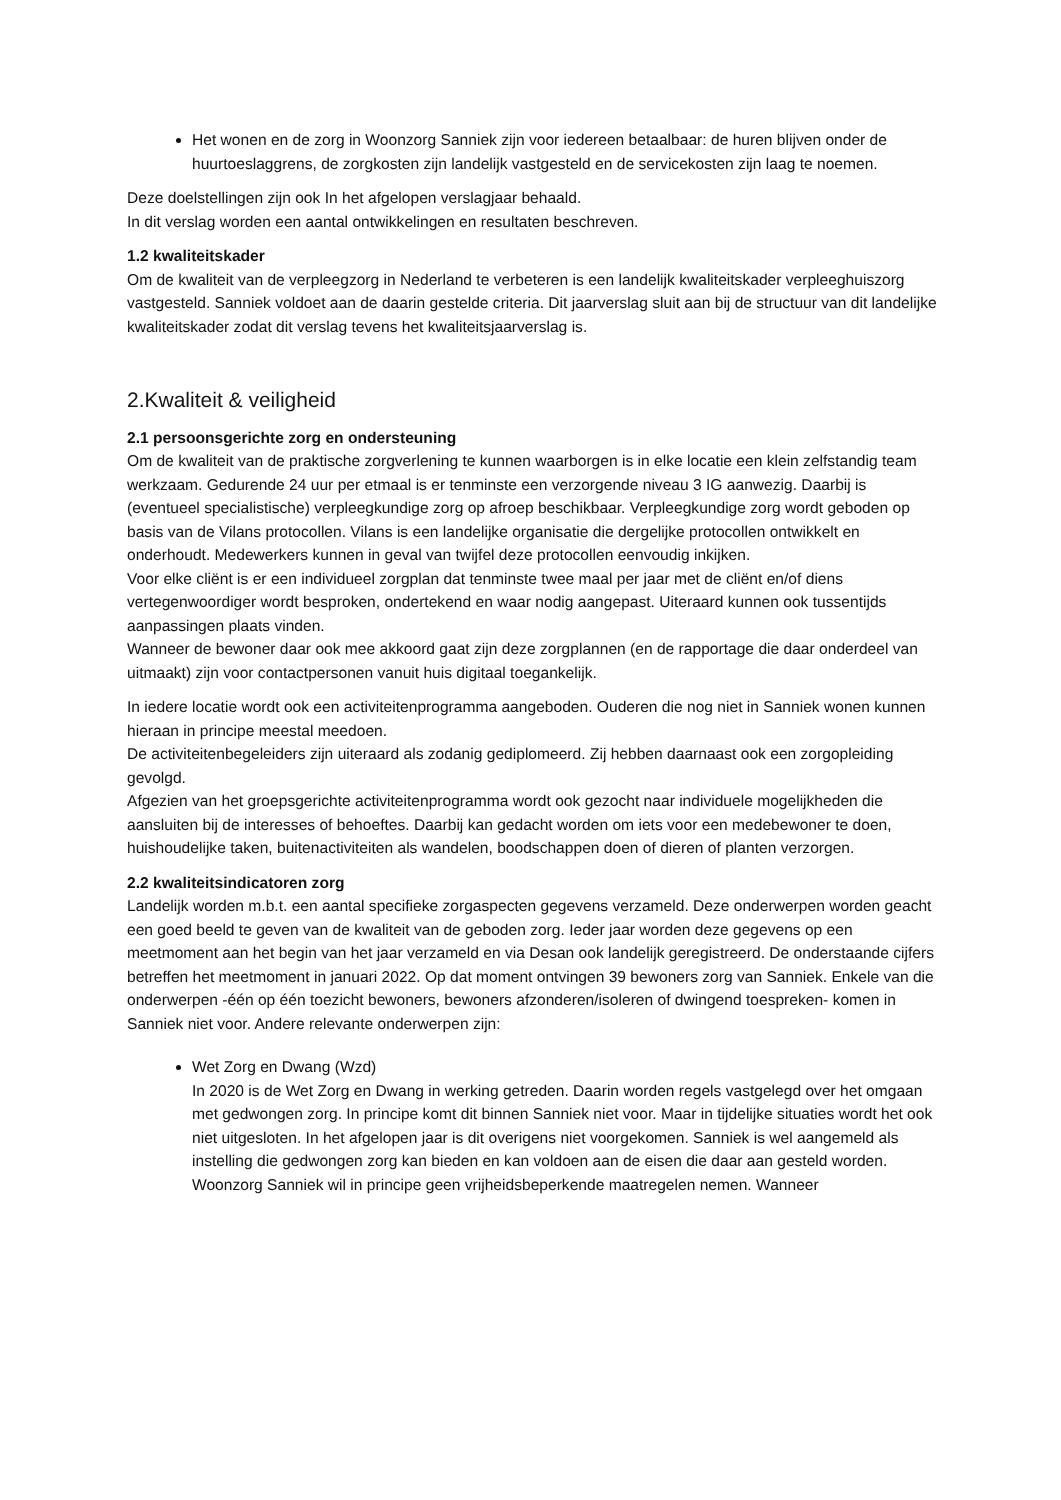Het wonen en de zorg in Woonzorg Sanniek zijn voor iedereen betaalbaar: de huren blijven onder de huurtoeslaggrens, de zorgkosten zijn landelijk vastgesteld en de servicekosten zijn laag te noemen.
Deze doelstellingen zijn ook In het afgelopen verslagjaar behaald.
In dit verslag worden een aantal ontwikkelingen en resultaten beschreven.
1.2 kwaliteitskader
Om de kwaliteit van de verpleegzorg in Nederland te verbeteren is een landelijk kwaliteitskader verpleeghuiszorg vastgesteld. Sanniek voldoet aan de daarin gestelde criteria. Dit jaarverslag sluit aan bij de structuur van dit landelijke kwaliteitskader zodat dit verslag tevens het kwaliteitsjaarverslag is.
2.Kwaliteit & veiligheid
2.1 persoonsgerichte zorg en ondersteuning
Om de kwaliteit van de praktische zorgverlening te kunnen waarborgen is in elke locatie een klein zelfstandig team werkzaam. Gedurende 24 uur per etmaal is er tenminste een verzorgende niveau 3 IG aanwezig. Daarbij is (eventueel specialistische) verpleegkundige zorg op afroep beschikbaar. Verpleegkundige zorg wordt geboden op basis van de Vilans protocollen. Vilans is een landelijke organisatie die dergelijke protocollen ontwikkelt en onderhoudt. Medewerkers kunnen in geval van twijfel deze protocollen eenvoudig inkijken.
Voor elke cliënt is er een individueel zorgplan dat tenminste twee maal per jaar met de cliënt en/of diens vertegenwoordiger wordt besproken, ondertekend en waar nodig aangepast. Uiteraard kunnen ook tussentijds aanpassingen plaats vinden.
Wanneer de bewoner daar ook mee akkoord gaat zijn deze zorgplannen (en de rapportage die daar onderdeel van uitmaakt) zijn voor contactpersonen vanuit huis digitaal toegankelijk.
In iedere locatie wordt ook een activiteitenprogramma aangeboden. Ouderen die nog niet in Sanniek wonen kunnen hieraan in principe meestal meedoen.
De activiteitenbegeleiders zijn uiteraard als zodanig gediplomeerd. Zij hebben daarnaast ook een zorgopleiding gevolgd.
Afgezien van het groepsgerichte activiteitenprogramma wordt ook gezocht naar individuele mogelijkheden die aansluiten bij de interesses of behoeftes. Daarbij kan gedacht worden om iets voor een medebewoner te doen, huishoudelijke taken, buitenactiviteiten als wandelen, boodschappen doen of dieren of planten verzorgen.
2.2 kwaliteitsindicatoren zorg
Landelijk worden m.b.t. een aantal specifieke zorgaspecten gegevens verzameld. Deze onderwerpen worden geacht een goed beeld te geven van de kwaliteit van de geboden zorg. Ieder jaar worden deze gegevens op een meetmoment aan het begin van het jaar verzameld en via Desan ook landelijk geregistreerd. De onderstaande cijfers betreffen het meetmoment in januari 2022. Op dat moment ontvingen 39 bewoners zorg van Sanniek. Enkele van die onderwerpen -één op één toezicht bewoners, bewoners afzonderen/isoleren of dwingend toespreken- komen in Sanniek niet voor. Andere relevante onderwerpen zijn:
Wet Zorg en Dwang (Wzd)
In 2020 is de Wet Zorg en Dwang in werking getreden. Daarin worden regels vastgelegd over het omgaan met gedwongen zorg. In principe komt dit binnen Sanniek niet voor. Maar in tijdelijke situaties wordt het ook niet uitgesloten. In het afgelopen jaar is dit overigens niet voorgekomen. Sanniek is wel aangemeld als instelling die gedwongen zorg kan bieden en kan voldoen aan de eisen die daar aan gesteld worden.
Woonzorg Sanniek wil in principe geen vrijheidsbeperkende maatregelen nemen. Wanneer